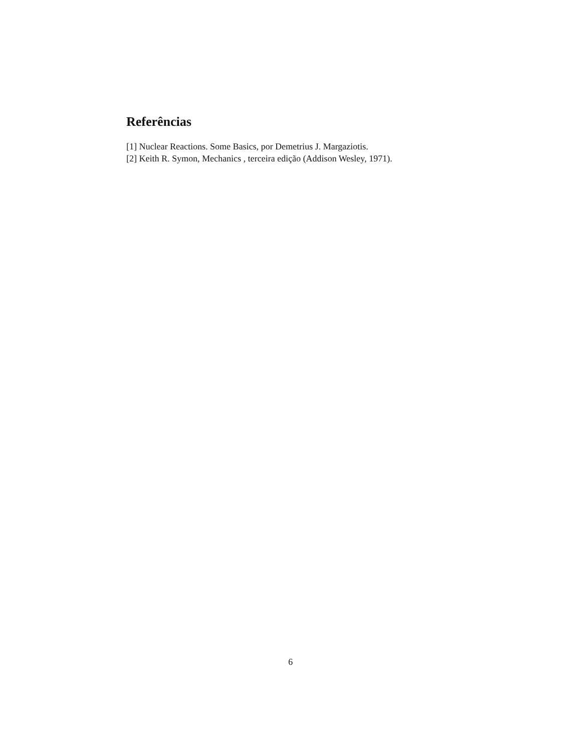Referências
[1] Nuclear Reactions. Some Basics, por Demetrius J. Margaziotis.
[2] Keith R. Symon, Mechanics , terceira edição (Addison Wesley, 1971).
6